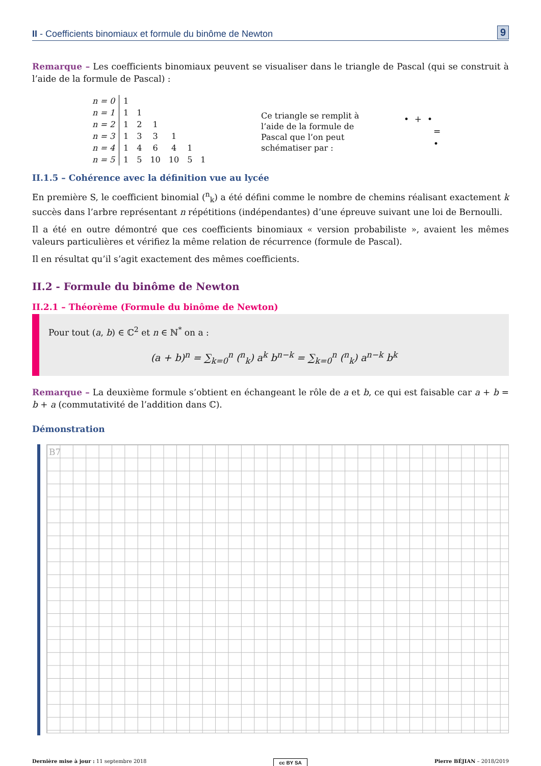II - Coefficients binomiaux et formule du binôme de Newton 9
Remarque – Les coefficients binomiaux peuvent se visualiser dans le triangle de Pascal (qui se construit à l’aide de la formule de Pascal) :
| n = 0 | 1 | | | | | |
| n = 1 | 1 | 1 | | | | |
| n = 2 | 1 | 2 | 1 | | | |
| n = 3 | 1 | 3 | 3 | 1 | | |
| n = 4 | 1 | 4 | 6 | 4 | 1 | |
| n = 5 | 1 | 5 | 10 | 10 | 5 | 1 |
Ce triangle se remplit à l’aide de la formule de Pascal que l’on peut schématiser par :
• + •
=
•
II.1.5 – Cohérence avec la définition vue au lycée
En première S, le coefficient binomial (<sup>n</sup><sub>k</sub>) a été défini comme le nombre de chemins réalisant exactement k succès dans l’arbre représentant n répétitions (indépendantes) d’une épreuve suivant une loi de Bernoulli.
Il a été en outre démontré que ces coefficients binomiaux « version probabiliste », avaient les mêmes valeurs particulières et vérifiez la même relation de récurrence (formule de Pascal).
Il en résultat qu’il s’agit exactement des mêmes coefficients.
II.2 - Formule du binôme de Newton
II.2.1 – Théorème (Formule du binôme de Newton)
Pour tout (a, b) ∈ ℂ<sup>2</sup> et n ∈ ℕ<sup>*</sup> on a :
(a + b)<sup>n</sup> = ∑<sub>k=0</sub><sup>n</sup> (<sup>n</sup><sub>k</sub>) a<sup>k</sup> b<sup>n−k</sup> = ∑<sub>k=0</sub><sup>n</sup> (<sup>n</sup><sub>k</sub>) a<sup>n−k</sup> b<sup>k</sup>
Remarque – La deuxième formule s’obtient en échangeant le rôle de a et b, ce qui est faisable car a + b = b + a (commutativité de l’addition dans ℂ).
Démonstration
B7
Dernière mise à jour : 11 septembre 2018 cc BY SA Pierre BÉJIAN – 2018/2019